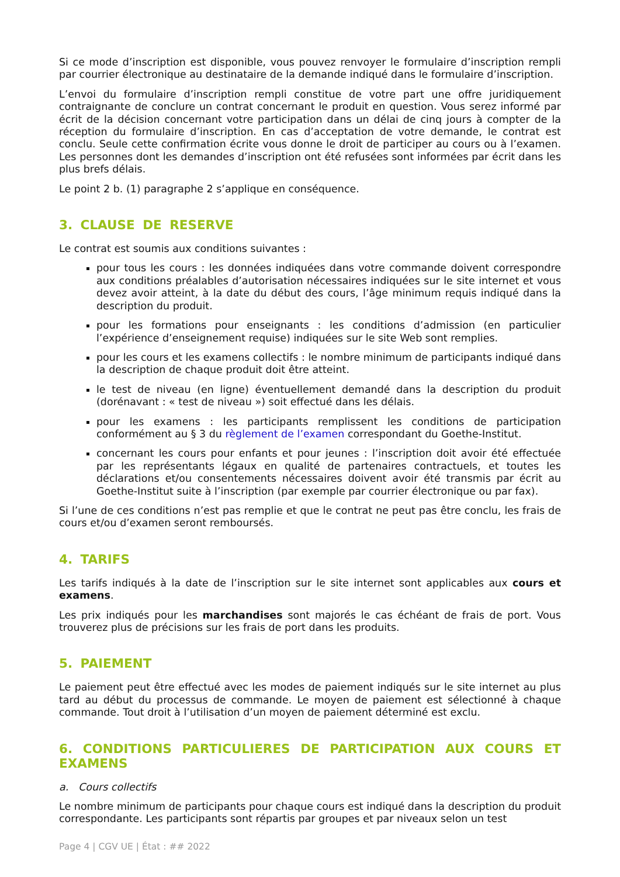Si ce mode d’inscription est disponible, vous pouvez renvoyer le formulaire d’inscription rempli par courrier électronique au destinataire de la demande indiqué dans le formulaire d’inscription.
L’envoi du formulaire d’inscription rempli constitue de votre part une offre juridiquement contraignante de conclure un contrat concernant le produit en question. Vous serez informé par écrit de la décision concernant votre participation dans un délai de cinq jours à compter de la réception du formulaire d’inscription. En cas d’acceptation de votre demande, le contrat est conclu. Seule cette confirmation écrite vous donne le droit de participer au cours ou à l’examen. Les personnes dont les demandes d’inscription ont été refusées sont informées par écrit dans les plus brefs délais.
Le point 2 b. (1) paragraphe 2 s’applique en conséquence.
3. CLAUSE DE RESERVE
Le contrat est soumis aux conditions suivantes :
pour tous les cours : les données indiquées dans votre commande doivent correspondre aux conditions préalables d’autorisation nécessaires indiquées sur le site internet et vous devez avoir atteint, à la date du début des cours, l’âge minimum requis indiqué dans la description du produit.
pour les formations pour enseignants : les conditions d’admission (en particulier l’expérience d’enseignement requise) indiquées sur le site Web sont remplies.
pour les cours et les examens collectifs : le nombre minimum de participants indiqué dans la description de chaque produit doit être atteint.
le test de niveau (en ligne) éventuellement demandé dans la description du produit (dorénavant : « test de niveau ») soit effectué dans les délais.
pour les examens : les participants remplissent les conditions de participation conformément au § 3 du règlement de l’examen correspondant du Goethe-Institut.
concernant les cours pour enfants et pour jeunes : l’inscription doit avoir été effectuée par les représentants légaux en qualité de partenaires contractuels, et toutes les déclarations et/ou consentements nécessaires doivent avoir été transmis par écrit au Goethe-Institut suite à l’inscription (par exemple par courrier électronique ou par fax).
Si l’une de ces conditions n’est pas remplie et que le contrat ne peut pas être conclu, les frais de cours et/ou d’examen seront remboursés.
4. TARIFS
Les tarifs indiqués à la date de l’inscription sur le site internet sont applicables aux cours et examens.
Les prix indiqués pour les marchandises sont majorés le cas échéant de frais de port. Vous trouverez plus de précisions sur les frais de port dans les produits.
5. PAIEMENT
Le paiement peut être effectué avec les modes de paiement indiqués sur le site internet au plus tard au début du processus de commande. Le moyen de paiement est sélectionné à chaque commande. Tout droit à l’utilisation d’un moyen de paiement déterminé est exclu.
6. CONDITIONS PARTICULIERES DE PARTICIPATION AUX COURS ET EXAMENS
a. Cours collectifs
Le nombre minimum de participants pour chaque cours est indiqué dans la description du produit correspondante. Les participants sont répartis par groupes et par niveaux selon un test
Page 4 | CGV UE | État : ## 2022